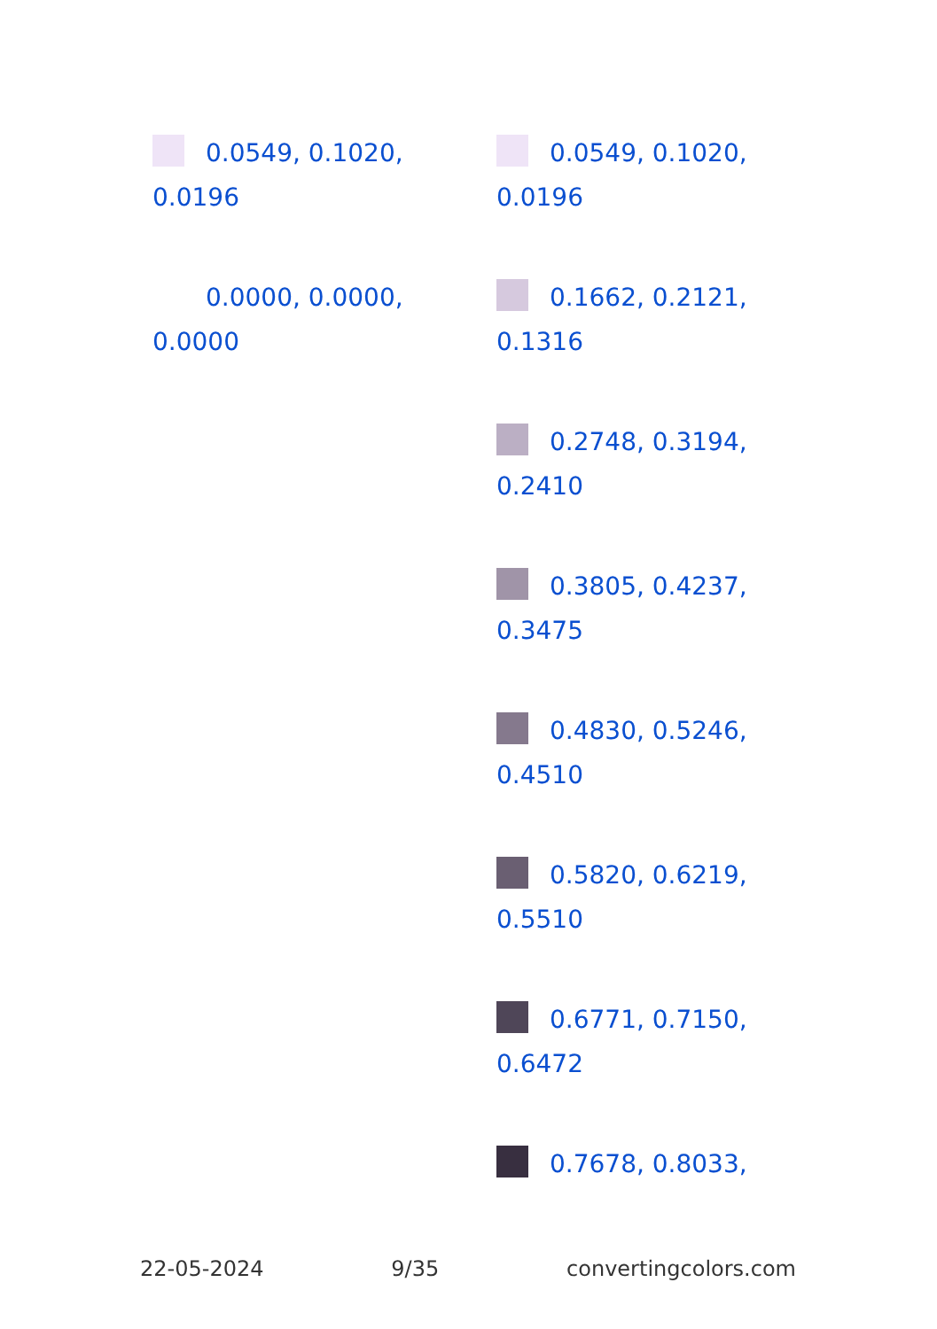0.0549, 0.1020, 0.0196
0.0000, 0.0000, 0.0000
0.0549, 0.1020, 0.0196
0.1662, 0.2121, 0.1316
0.2748, 0.3194, 0.2410
0.3805, 0.4237, 0.3475
0.4830, 0.5246, 0.4510
0.5820, 0.6219, 0.5510
0.6771, 0.7150, 0.6472
0.7678, 0.8033,
22-05-2024 9/35 convertingcolors.com